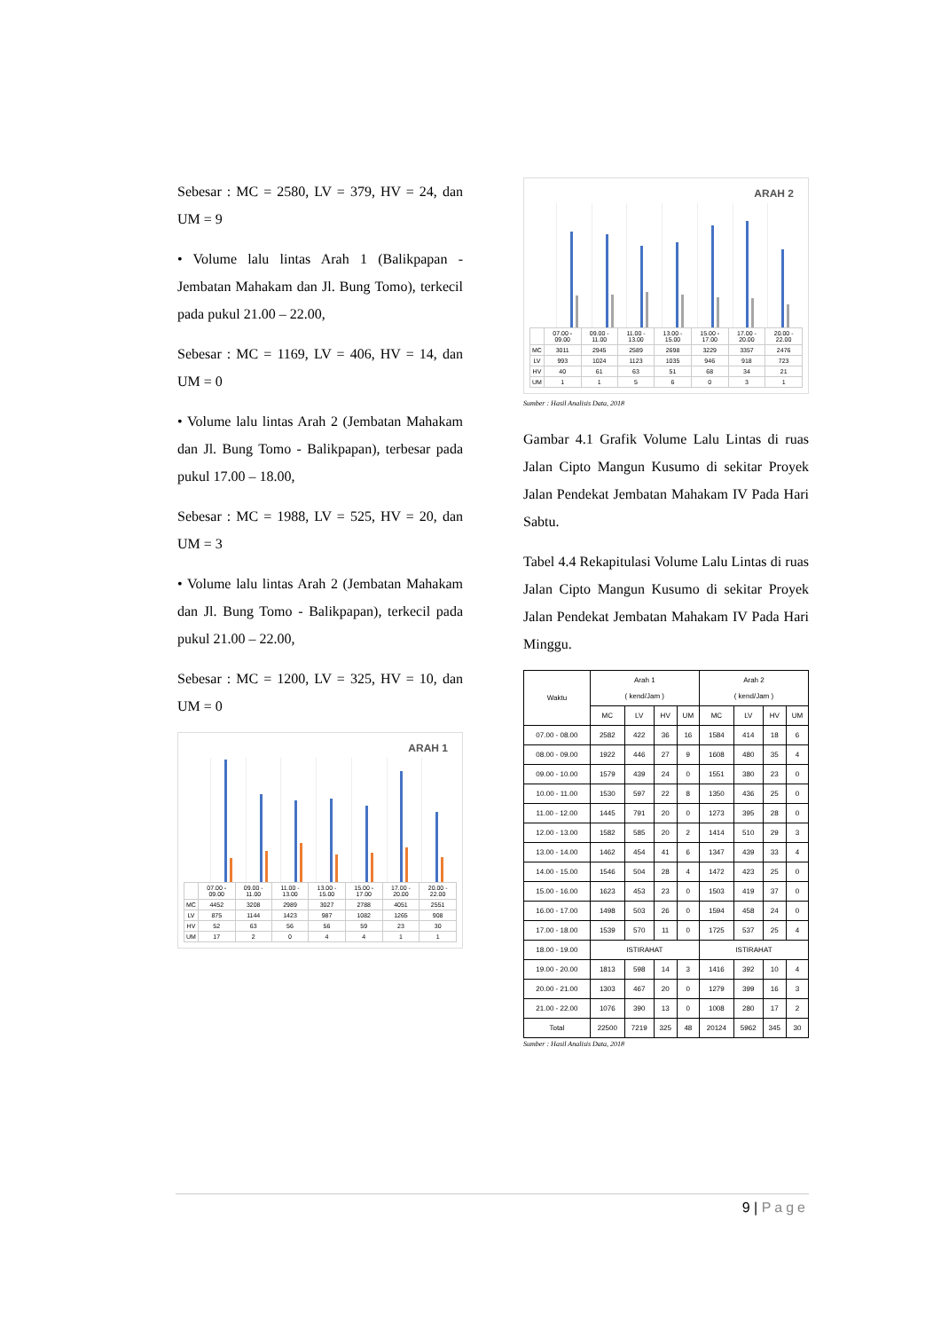Sebesar : MC = 2580, LV = 379, HV = 24, dan UM = 9
• Volume lalu lintas Arah 1 (Balikpapan - Jembatan Mahakam dan Jl. Bung Tomo), terkecil pada pukul 21.00 – 22.00,
Sebesar : MC = 1169, LV = 406, HV = 14, dan UM = 0
• Volume lalu lintas Arah 2 (Jembatan Mahakam dan Jl. Bung Tomo - Balikpapan), terbesar pada pukul 17.00 – 18.00,
Sebesar : MC = 1988, LV = 525, HV = 20, dan UM = 3
• Volume lalu lintas Arah 2 (Jembatan Mahakam dan Jl. Bung Tomo - Balikpapan), terkecil pada pukul 21.00 – 22.00,
Sebesar : MC = 1200, LV = 325, HV = 10, dan UM = 0
ARAH 1
| | 07.00 - 09.00 | 09.00 - 11.00 | 11.00 - 13.00 | 13.00 - 15.00 | 15.00 - 17.00 | 17.00 - 20.00 | 20.00 - 22.00 |
| MC | 4452 | 3208 | 2989 | 3027 | 2788 | 4051 | 2551 |
| LV | 875 | 1144 | 1423 | 987 | 1082 | 1265 | 908 |
| HV | 52 | 63 | 56 | 56 | 59 | 23 | 30 |
| UM | 17 | 2 | 0 | 4 | 4 | 1 | 1 |
ARAH 2
| | 07.00 - 09.00 | 09.00 - 11.00 | 11.00 - 13.00 | 13.00 - 15.00 | 15.00 - 17.00 | 17.00 - 20.00 | 20.00 - 22.00 |
| MC | 3011 | 2945 | 2589 | 2698 | 3229 | 3357 | 2476 |
| LV | 993 | 1024 | 1123 | 1035 | 946 | 918 | 723 |
| HV | 40 | 61 | 63 | 51 | 68 | 34 | 21 |
| UM | 1 | 1 | 5 | 6 | 0 | 3 | 1 |
Sumber : Hasil Analisis Data, 2018
Gambar 4.1 Grafik Volume Lalu Lintas di ruas Jalan Cipto Mangun Kusumo di sekitar Proyek Jalan Pendekat Jembatan Mahakam IV Pada Hari Sabtu.
Tabel 4.4 Rekapitulasi Volume Lalu Lintas di ruas Jalan Cipto Mangun Kusumo di sekitar Proyek Jalan Pendekat Jembatan Mahakam IV Pada Hari Minggu.
| Waktu | Arah 1 ( kend/Jam ) | | | | Arah 2 ( kend/Jam ) | | | |
| --- | --- | --- | --- | --- | --- | --- | --- | --- |
| | MC | LV | HV | UM | MC | LV | HV | UM |
| 07.00 - 08.00 | 2582 | 422 | 36 | 16 | 1584 | 414 | 18 | 6 |
| 08.00 - 09.00 | 1922 | 446 | 27 | 9 | 1608 | 480 | 35 | 4 |
| 09.00 - 10.00 | 1579 | 439 | 24 | 0 | 1551 | 380 | 23 | 0 |
| 10.00 - 11.00 | 1530 | 597 | 22 | 8 | 1350 | 436 | 25 | 0 |
| 11.00 - 12.00 | 1445 | 791 | 20 | 0 | 1273 | 395 | 28 | 0 |
| 12.00 - 13.00 | 1582 | 585 | 20 | 2 | 1414 | 510 | 29 | 3 |
| 13.00 - 14.00 | 1462 | 454 | 41 | 6 | 1347 | 439 | 33 | 4 |
| 14.00 - 15.00 | 1546 | 504 | 28 | 4 | 1472 | 423 | 25 | 0 |
| 15.00 - 16.00 | 1623 | 453 | 23 | 0 | 1503 | 419 | 37 | 0 |
| 16.00 - 17.00 | 1498 | 503 | 26 | 0 | 1594 | 458 | 24 | 0 |
| 17.00 - 18.00 | 1539 | 570 | 11 | 0 | 1725 | 537 | 25 | 4 |
| 18.00 - 19.00 | ISTIRAHAT | | | | ISTIRAHAT | | | |
| 19.00 - 20.00 | 1813 | 598 | 14 | 3 | 1416 | 392 | 10 | 4 |
| 20.00 - 21.00 | 1303 | 467 | 20 | 0 | 1279 | 399 | 16 | 3 |
| 21.00 - 22.00 | 1076 | 390 | 13 | 0 | 1008 | 280 | 17 | 2 |
| Total | 22500 | 7219 | 325 | 48 | 20124 | 5962 | 345 | 30 |
Sumber : Hasil Analisis Data, 2018
9 | Page